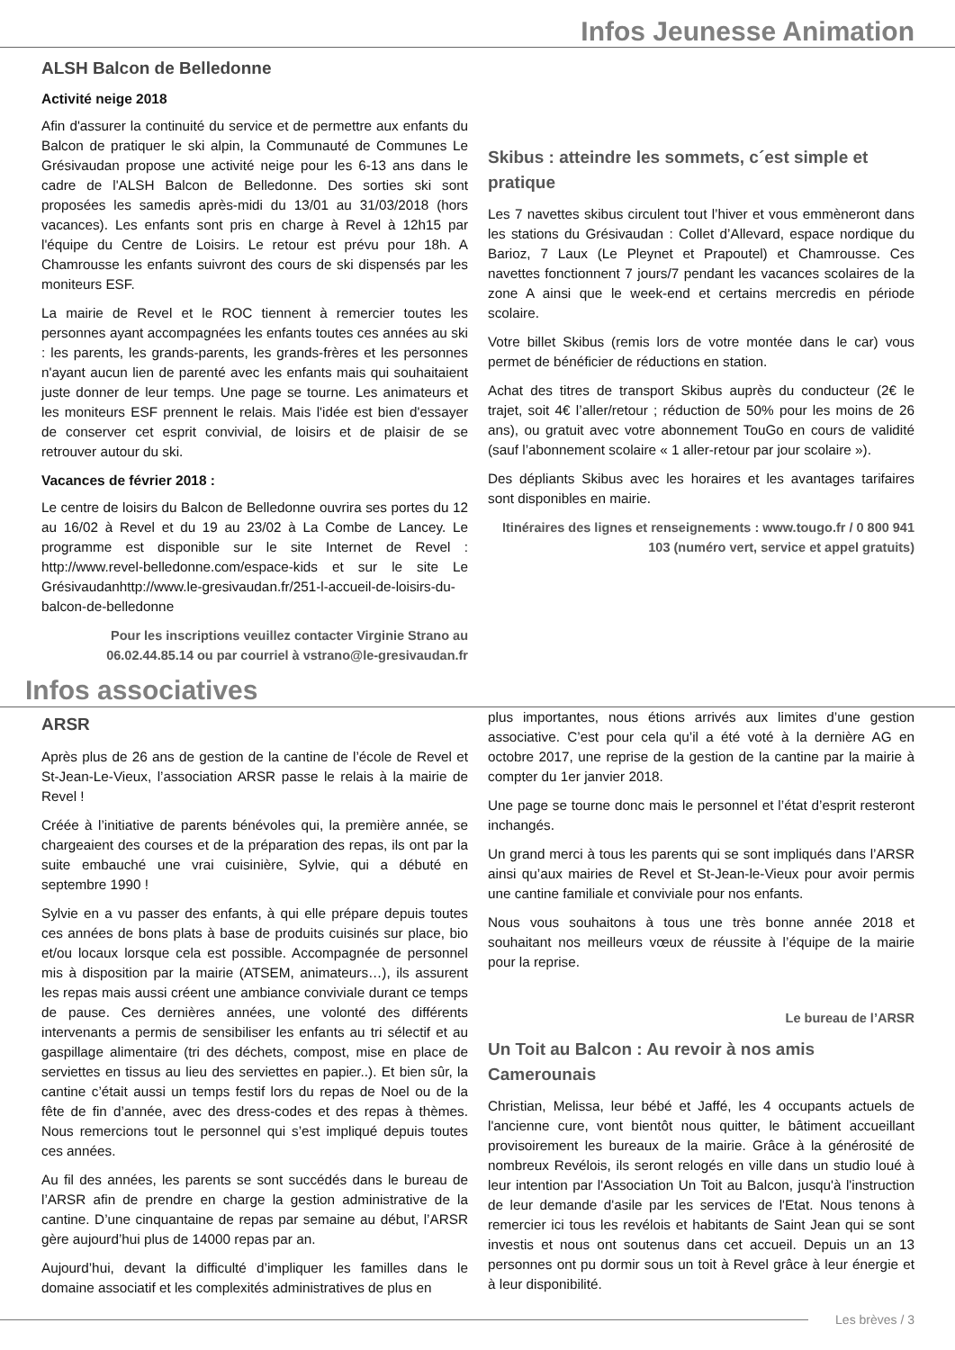Infos Jeunesse Animation
ALSH Balcon de Belledonne
Activité neige 2018
Afin d'assurer la continuité du service et de permettre aux enfants du Balcon de pratiquer le ski alpin, la Communauté de Communes Le Grésivaudan propose une activité neige pour les 6-13 ans dans le cadre de l'ALSH Balcon de Belledonne. Des sorties ski sont proposées les samedis après-midi du 13/01 au 31/03/2018 (hors vacances). Les enfants sont pris en charge à Revel à 12h15 par l'équipe du Centre de Loisirs. Le retour est prévu pour 18h. A Chamrousse les enfants suivront des cours de ski dispensés par les moniteurs ESF.
La mairie de Revel et le ROC tiennent à remercier toutes les personnes ayant accompagnées les enfants toutes ces années au ski : les parents, les grands-parents, les grands-frères et les personnes n'ayant aucun lien de parenté avec les enfants mais qui souhaitaient juste donner de leur temps. Une page se tourne. Les animateurs et les moniteurs ESF prennent le relais. Mais l'idée est bien d'essayer de conserver cet esprit convivial, de loisirs et de plaisir de se retrouver autour du ski.
Vacances de février 2018 :
Le centre de loisirs du Balcon de Belledonne ouvrira ses portes du 12 au 16/02 à Revel et du 19 au 23/02 à La Combe de Lancey. Le programme est disponible sur le site Internet de Revel : http://www.revel-belledonne.com/espace-kids et sur le site Le Grésivaudanhttp://www.le-gresivaudan.fr/251-l-accueil-de-loisirs-du-balcon-de-belledonne
Pour les inscriptions veuillez contacter Virginie Strano au 06.02.44.85.14 ou par courriel à vstrano@le-gresivaudan.fr
Skibus : atteindre les sommets, c´est simple et pratique
Les 7 navettes skibus circulent tout l’hiver et vous emmèneront dans les stations du Grésivaudan : Collet d’Allevard, espace nordique du Barioz, 7 Laux (Le Pleynet et Prapoutel) et Chamrousse. Ces navettes fonctionnent 7 jours/7 pendant les vacances scolaires de la zone A ainsi que le week-end et certains mercredis en période scolaire.
Votre billet Skibus (remis lors de votre montée dans le car) vous permet de bénéficier de réductions en station.
Achat des titres de transport Skibus auprès du conducteur (2€ le trajet, soit 4€ l’aller/retour ; réduction de 50% pour les moins de 26 ans), ou gratuit avec votre abonnement TouGo en cours de validité (sauf l’abonnement scolaire « 1 aller-retour par jour scolaire »).
Des dépliants Skibus avec les horaires et les avantages tarifaires sont disponibles en mairie.
Itinéraires des lignes et renseignements : www.tougo.fr / 0 800 941 103 (numéro vert, service et appel gratuits)
Infos associatives
ARSR
Après plus de 26 ans de gestion de la cantine de l’école de Revel et St-Jean-Le-Vieux, l’association ARSR passe le relais à la mairie de Revel !
Créée à l’initiative de parents bénévoles qui, la première année, se chargeaient des courses et de la préparation des repas, ils ont par la suite embauché une vrai cuisinière, Sylvie, qui a débuté en septembre 1990 !
Sylvie en a vu passer des enfants, à qui elle prépare depuis toutes ces années de bons plats à base de produits cuisinés sur place, bio et/ou locaux lorsque cela est possible. Accompagnée de personnel mis à disposition par la mairie (ATSEM, animateurs…), ils assurent les repas mais aussi créent une ambiance conviviale durant ce temps de pause. Ces dernières années, une volonté des différents intervenants a permis de sensibiliser les enfants au tri sélectif et au gaspillage alimentaire (tri des déchets, compost, mise en place de serviettes en tissus au lieu des serviettes en papier..). Et bien sûr, la cantine c’était aussi un temps festif lors du repas de Noel ou de la fête de fin d’année, avec des dress-codes et des repas à thèmes. Nous remercions tout le personnel qui s’est impliqué depuis toutes ces années.
Au fil des années, les parents se sont succédés dans le bureau de l’ARSR afin de prendre en charge la gestion administrative de la cantine. D’une cinquantaine de repas par semaine au début, l’ARSR gère aujourd’hui plus de 14000 repas par an.
Aujourd’hui, devant la difficulté d’impliquer les familles dans le domaine associatif et les complexités administratives de plus en
plus importantes, nous étions arrivés aux limites d’une gestion associative. C’est pour cela qu’il a été voté à la dernière AG en octobre 2017, une reprise de la gestion de la cantine par la mairie à compter du 1er janvier 2018.
Une page se tourne donc mais le personnel et l’état d’esprit resteront inchangés.
Un grand merci à tous les parents qui se sont impliqués dans l’ARSR ainsi qu’aux mairies de Revel et St-Jean-le-Vieux pour avoir permis une cantine familiale et conviviale pour nos enfants.
Nous vous souhaitons à tous une très bonne année 2018 et souhaitant nos meilleurs vœux de réussite à l’équipe de la mairie pour la reprise.
Le bureau de l’ARSR
Un Toit au Balcon : Au revoir à nos amis Camerounais
Christian, Melissa, leur bébé et Jaffé, les 4 occupants actuels de l'ancienne cure, vont bientôt nous quitter, le bâtiment accueillant provisoirement les bureaux de la mairie. Grâce à la générosité de nombreux Revélois, ils seront relogés en ville dans un studio loué à leur intention par l'Association Un Toit au Balcon, jusqu'à l'instruction de leur demande d'asile par les services de l'Etat. Nous tenons à remercier ici tous les revélois et habitants de Saint Jean qui se sont investis et nous ont soutenus dans cet accueil. Depuis un an 13 personnes ont pu dormir sous un toit à Revel grâce à leur énergie et à leur disponibilité.
Les brèves / 3